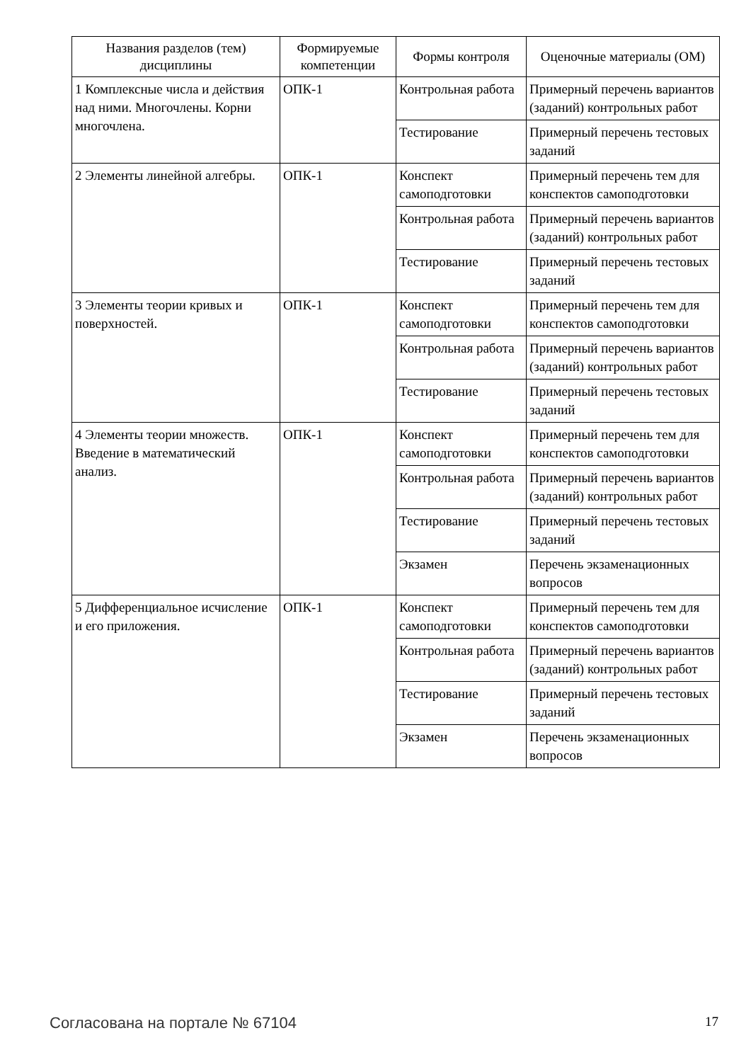| Названия разделов (тем) дисциплины | Формируемые компетенции | Формы контроля | Оценочные материалы (ОМ) |
| --- | --- | --- | --- |
| 1 Комплексные числа и действия над ними. Многочлены. Корни многочлена. | ОПК-1 | Контрольная работа | Примерный перечень вариантов (заданий) контрольных работ |
| | | Тестирование | Примерный перечень тестовых заданий |
| 2 Элементы линейной алгебры. | ОПК-1 | Конспект самоподготовки | Примерный перечень тем для конспектов самоподготовки |
| | | Контрольная работа | Примерный перечень вариантов (заданий) контрольных работ |
| | | Тестирование | Примерный перечень тестовых заданий |
| 3 Элементы теории кривых и поверхностей. | ОПК-1 | Конспект самоподготовки | Примерный перечень тем для конспектов самоподготовки |
| | | Контрольная работа | Примерный перечень вариантов (заданий) контрольных работ |
| | | Тестирование | Примерный перечень тестовых заданий |
| 4 Элементы теории множеств. Введение в математический анализ. | ОПК-1 | Конспект самоподготовки | Примерный перечень тем для конспектов самоподготовки |
| | | Контрольная работа | Примерный перечень вариантов (заданий) контрольных работ |
| | | Тестирование | Примерный перечень тестовых заданий |
| | | Экзамен | Перечень экзаменационных вопросов |
| 5 Дифференциальное исчисление и его приложения. | ОПК-1 | Конспект самоподготовки | Примерный перечень тем для конспектов самоподготовки |
| | | Контрольная работа | Примерный перечень вариантов (заданий) контрольных работ |
| | | Тестирование | Примерный перечень тестовых заданий |
| | | Экзамен | Перечень экзаменационных вопросов |
Согласована на портале № 67104 17